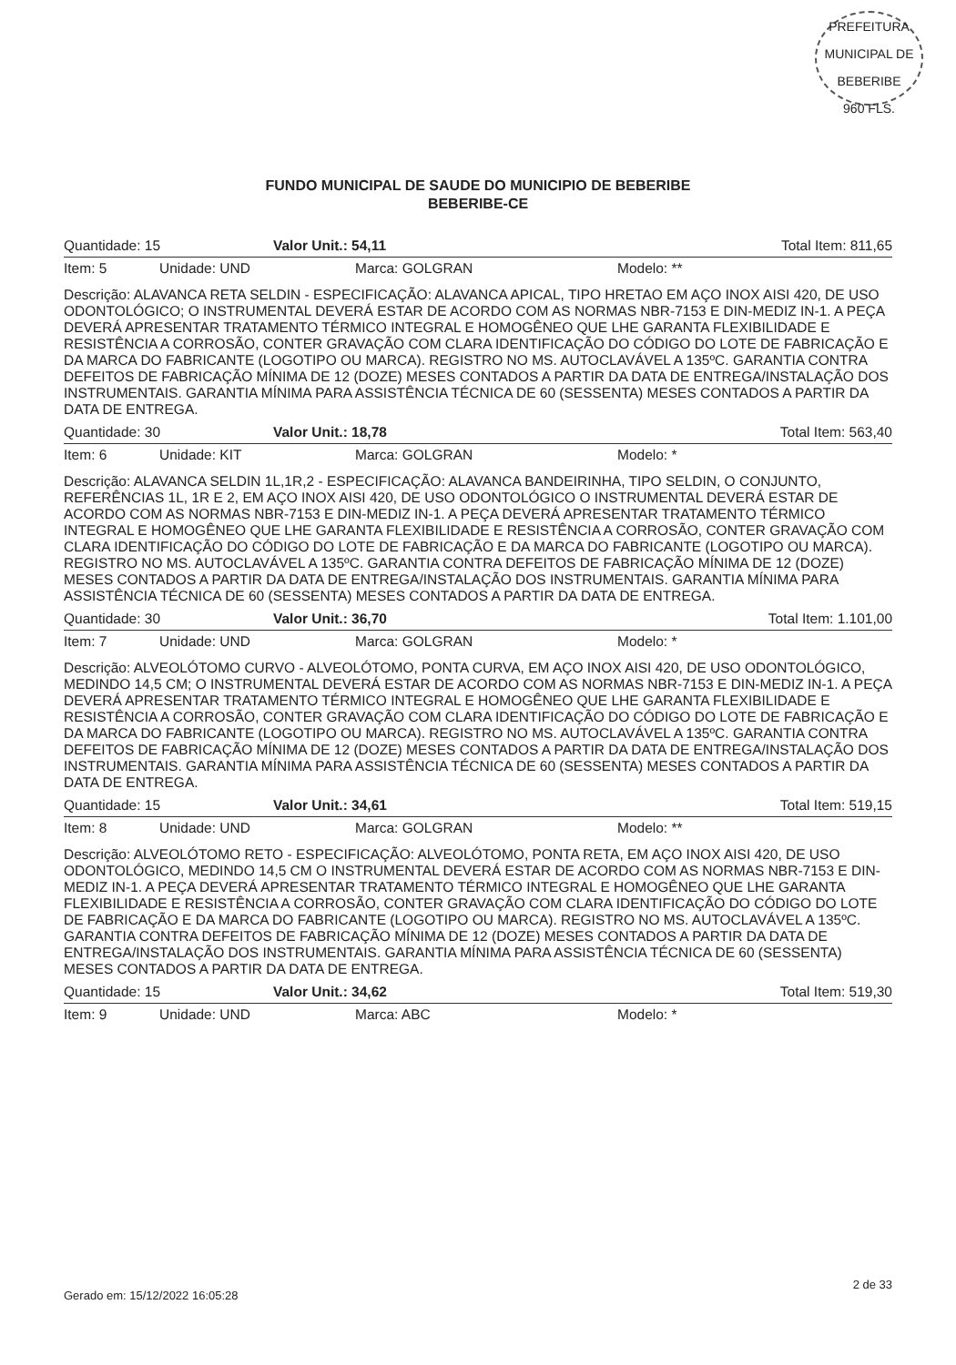PREFEITURA MUNICIPAL DE BEBERIBE
960 FLS.
FUNDO MUNICIPAL DE SAUDE DO MUNICIPIO DE BEBERIBE
BEBERIBE-CE
Quantidade: 15 Valor Unit.: 54,11 Total Item: 811,65
Item: 5 Unidade: UND Marca: GOLGRAN Modelo: **
Descrição: ALAVANCA RETA SELDIN - ESPECIFICAÇÃO: ALAVANCA APICAL, TIPO HRETAO EM AÇO INOX AISI 420, DE USO ODONTOLÓGICO; O INSTRUMENTAL DEVERÁ ESTAR DE ACORDO COM AS NORMAS NBR-7153 E DIN-MEDIZ IN-1. A PEÇA DEVERÁ APRESENTAR TRATAMENTO TÉRMICO INTEGRAL E HOMOGÊNEO QUE LHE GARANTA FLEXIBILIDADE E RESISTÊNCIA A CORROSÃO, CONTER GRAVAÇÃO COM CLARA IDENTIFICAÇÃO DO CÓDIGO DO LOTE DE FABRICAÇÃO E DA MARCA DO FABRICANTE (LOGOTIPO OU MARCA). REGISTRO NO MS. AUTOCLAVÁVEL A 135ºC. GARANTIA CONTRA DEFEITOS DE FABRICAÇÃO MÍNIMA DE 12 (DOZE) MESES CONTADOS A PARTIR DA DATA DE ENTREGA/INSTALAÇÃO DOS INSTRUMENTAIS. GARANTIA MÍNIMA PARA ASSISTÊNCIA TÉCNICA DE 60 (SESSENTA) MESES CONTADOS A PARTIR DA DATA DE ENTREGA.
Quantidade: 30 Valor Unit.: 18,78 Total Item: 563,40
Item: 6 Unidade: KIT Marca: GOLGRAN Modelo: *
Descrição: ALAVANCA SELDIN 1L,1R,2 - ESPECIFICAÇÃO: ALAVANCA BANDEIRINHA, TIPO SELDIN, O CONJUNTO, REFERÊNCIAS 1L, 1R E 2, EM AÇO INOX AISI 420, DE USO ODONTOLÓGICO O INSTRUMENTAL DEVERÁ ESTAR DE ACORDO COM AS NORMAS NBR-7153 E DIN-MEDIZ IN-1. A PEÇA DEVERÁ APRESENTAR TRATAMENTO TÉRMICO INTEGRAL E HOMOGÊNEO QUE LHE GARANTA FLEXIBILIDADE E RESISTÊNCIA A CORROSÃO, CONTER GRAVAÇÃO COM CLARA IDENTIFICAÇÃO DO CÓDIGO DO LOTE DE FABRICAÇÃO E DA MARCA DO FABRICANTE (LOGOTIPO OU MARCA). REGISTRO NO MS. AUTOCLAVÁVEL A 135ºC. GARANTIA CONTRA DEFEITOS DE FABRICAÇÃO MÍNIMA DE 12 (DOZE) MESES CONTADOS A PARTIR DA DATA DE ENTREGA/INSTALAÇÃO DOS INSTRUMENTAIS. GARANTIA MÍNIMA PARA ASSISTÊNCIA TÉCNICA DE 60 (SESSENTA) MESES CONTADOS A PARTIR DA DATA DE ENTREGA.
Quantidade: 30 Valor Unit.: 36,70 Total Item: 1.101,00
Item: 7 Unidade: UND Marca: GOLGRAN Modelo: *
Descrição: ALVEOLÓTOMO CURVO - ALVEOLÓTOMO, PONTA CURVA, EM AÇO INOX AISI 420, DE USO ODONTOLÓGICO, MEDINDO 14,5 CM; O INSTRUMENTAL DEVERÁ ESTAR DE ACORDO COM AS NORMAS NBR-7153 E DIN-MEDIZ IN-1. A PEÇA DEVERÁ APRESENTAR TRATAMENTO TÉRMICO INTEGRAL E HOMOGÊNEO QUE LHE GARANTA FLEXIBILIDADE E RESISTÊNCIA A CORROSÃO, CONTER GRAVAÇÃO COM CLARA IDENTIFICAÇÃO DO CÓDIGO DO LOTE DE FABRICAÇÃO E DA MARCA DO FABRICANTE (LOGOTIPO OU MARCA). REGISTRO NO MS. AUTOCLAVÁVEL A 135ºC. GARANTIA CONTRA DEFEITOS DE FABRICAÇÃO MÍNIMA DE 12 (DOZE) MESES CONTADOS A PARTIR DA DATA DE ENTREGA/INSTALAÇÃO DOS INSTRUMENTAIS. GARANTIA MÍNIMA PARA ASSISTÊNCIA TÉCNICA DE 60 (SESSENTA) MESES CONTADOS A PARTIR DA DATA DE ENTREGA.
Quantidade: 15 Valor Unit.: 34,61 Total Item: 519,15
Item: 8 Unidade: UND Marca: GOLGRAN Modelo: **
Descrição: ALVEOLÓTOMO RETO - ESPECIFICAÇÃO: ALVEOLÓTOMO, PONTA RETA, EM AÇO INOX AISI 420, DE USO ODONTOLÓGICO, MEDINDO 14,5 CM O INSTRUMENTAL DEVERÁ ESTAR DE ACORDO COM AS NORMAS NBR-7153 E DIN-MEDIZ IN-1. A PEÇA DEVERÁ APRESENTAR TRATAMENTO TÉRMICO INTEGRAL E HOMOGÊNEO QUE LHE GARANTA FLEXIBILIDADE E RESISTÊNCIA A CORROSÃO, CONTER GRAVAÇÃO COM CLARA IDENTIFICAÇÃO DO CÓDIGO DO LOTE DE FABRICAÇÃO E DA MARCA DO FABRICANTE (LOGOTIPO OU MARCA). REGISTRO NO MS. AUTOCLAVÁVEL A 135ºC. GARANTIA CONTRA DEFEITOS DE FABRICAÇÃO MÍNIMA DE 12 (DOZE) MESES CONTADOS A PARTIR DA DATA DE ENTREGA/INSTALAÇÃO DOS INSTRUMENTAIS. GARANTIA MÍNIMA PARA ASSISTÊNCIA TÉCNICA DE 60 (SESSENTA) MESES CONTADOS A PARTIR DA DATA DE ENTREGA.
Quantidade: 15 Valor Unit.: 34,62 Total Item: 519,30
Item: 9 Unidade: UND Marca: ABC Modelo: *
Gerado em: 15/12/2022 16:05:28 2 de 33